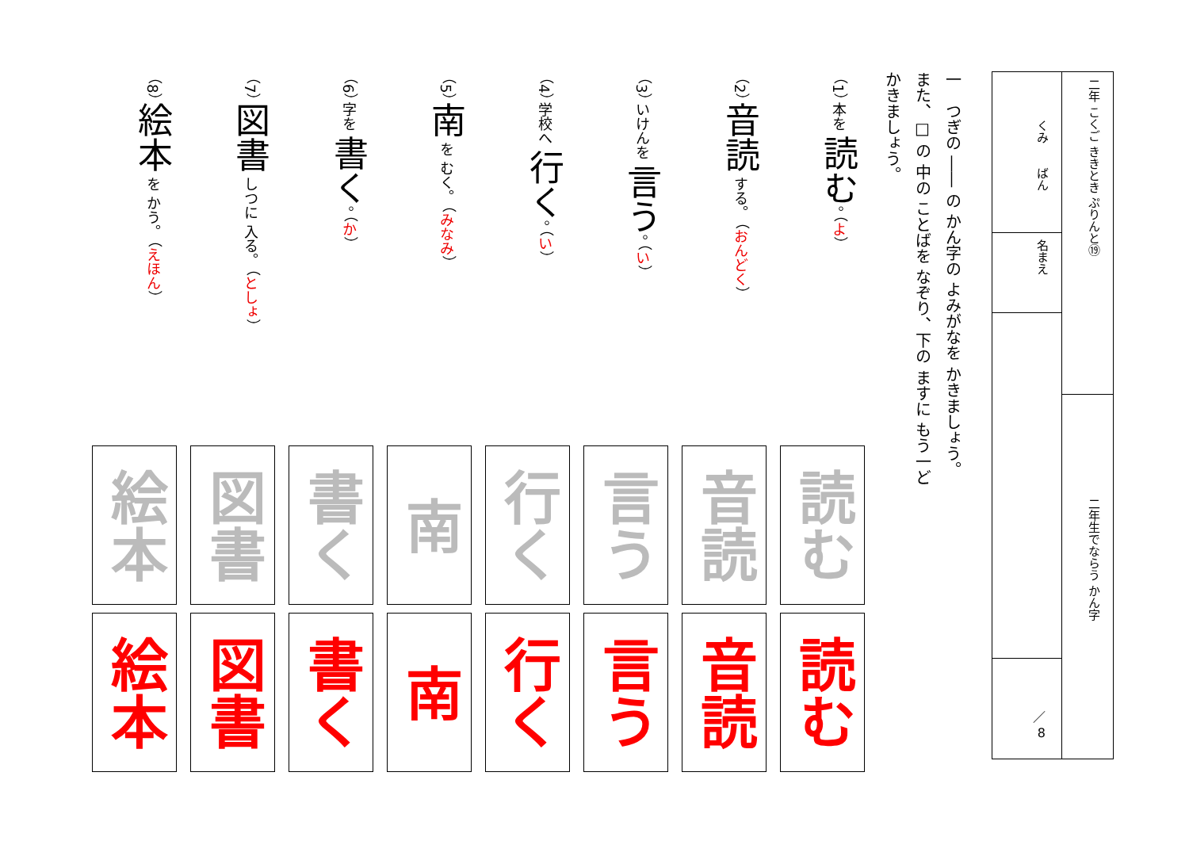二年 こくご ききとき ぷりんと⑲
二年生でならう かん字
くみ　　ばん
名まえ
／
8
一　つぎの ―― の かん字の よみがなを かきましょう。
また、□ の 中の ことばを なぞり、下の ますに もう一ど
かきましょう。
（1） 本を 読む。 （よ）
（2） 音読 する。 （おんどく）
（3） いけんを 言う。 （い）
（4） 学校へ 行く。 （い）
（5） 南 を むく。 （みなみ）
（6） 字を 書く。 （か）
（7） 図書 しつに 入る。 （としょ）
（8） 絵本 を かう。 （えほん）
| 読む | 音読 | 言う | 行く | 南 | 書く | 図書 | 絵本 |
| 読む | 音読 | 言う | 行く | 南 | 書く | 図書 | 絵本 |